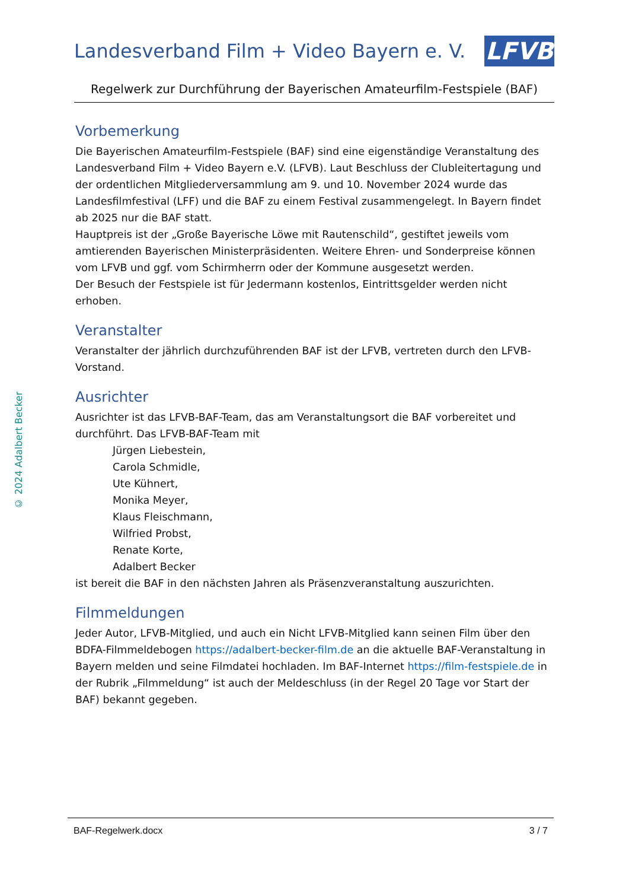© 2024 Adalbert Becker
Landesverband Film + Video Bayern e. V.
LFVB
Regelwerk zur Durchführung der Bayerischen Amateurfilm-Festspiele (BAF)
Vorbemerkung
Die Bayerischen Amateurfilm-Festspiele (BAF) sind eine eigenständige Veranstaltung des Landesverband Film + Video Bayern e.V. (LFVB). Laut Beschluss der Clubleitertagung und der ordentlichen Mitgliederversammlung am 9. und 10. November 2024 wurde das Landesfilmfestival (LFF) und die BAF zu einem Festival zusammengelegt. In Bayern findet ab 2025 nur die BAF statt.
Hauptpreis ist der „Große Bayerische Löwe mit Rautenschild“, gestiftet jeweils vom amtierenden Bayerischen Ministerpräsidenten. Weitere Ehren- und Sonderpreise können vom LFVB und ggf. vom Schirmherrn oder der Kommune ausgesetzt werden.
Der Besuch der Festspiele ist für Jedermann kostenlos, Eintrittsgelder werden nicht erhoben.
Veranstalter
Veranstalter der jährlich durchzuführenden BAF ist der LFVB, vertreten durch den LFVB-Vorstand.
Ausrichter
Ausrichter ist das LFVB-BAF-Team, das am Veranstaltungsort die BAF vorbereitet und durchführt. Das LFVB-BAF-Team mit
Jürgen Liebestein,
Carola Schmidle,
Ute Kühnert,
Monika Meyer,
Klaus Fleischmann,
Wilfried Probst,
Renate Korte,
Adalbert Becker
ist bereit die BAF in den nächsten Jahren als Präsenzveranstaltung auszurichten.
Filmmeldungen
Jeder Autor, LFVB-Mitglied, und auch ein Nicht LFVB-Mitglied kann seinen Film über den BDFA-Filmmeldebogen https://adalbert-becker-film.de an die aktuelle BAF-Veranstaltung in Bayern melden und seine Filmdatei hochladen. Im BAF-Internet https://film-festspiele.de in der Rubrik „Filmmeldung“ ist auch der Meldeschluss (in der Regel 20 Tage vor Start der BAF) bekannt gegeben.
BAF-Regelwerk.docx 3 / 7